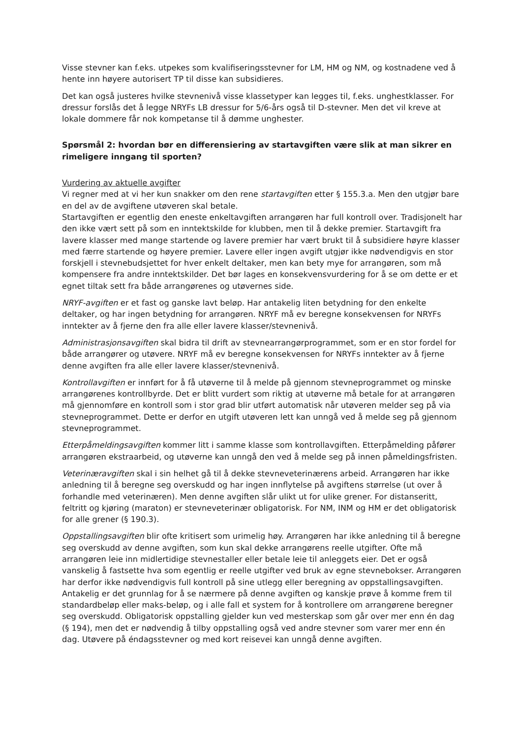Visse stevner kan f.eks. utpekes som kvalifiseringsstevner for LM, HM og NM, og kostnadene ved å hente inn høyere autorisert TP til disse kan subsidieres.
Det kan også justeres hvilke stevnenivå visse klassetyper kan legges til, f.eks. unghestklasser. For dressur forslås det å legge NRYFs LB dressur for 5/6-års også til D-stevner. Men det vil kreve at lokale dommere får nok kompetanse til å dømme unghester.
Spørsmål 2: hvordan bør en differensiering av startavgiften være slik at man sikrer en rimeligere inngang til sporten?
Vurdering av aktuelle avgifter
Vi regner med at vi her kun snakker om den rene startavgiften etter § 155.3.a. Men den utgjør bare en del av de avgiftene utøveren skal betale.
Startavgiften er egentlig den eneste enkeltavgiften arrangøren har full kontroll over. Tradisjonelt har den ikke vært sett på som en inntektskilde for klubben, men til å dekke premier. Startavgift fra lavere klasser med mange startende og lavere premier har vært brukt til å subsidiere høyre klasser med færre startende og høyere premier. Lavere eller ingen avgift utgjør ikke nødvendigvis en stor forskjell i stevnebudsjettet for hver enkelt deltaker, men kan bety mye for arrangøren, som må kompensere fra andre inntektskilder. Det bør lages en konsekvensvurdering for å se om dette er et egnet tiltak sett fra både arrangørenes og utøvernes side.
NRYF-avgiften er et fast og ganske lavt beløp. Har antakelig liten betydning for den enkelte deltaker, og har ingen betydning for arrangøren. NRYF må ev beregne konsekvensen for NRYFs inntekter av å fjerne den fra alle eller lavere klasser/stevnenivå.
Administrasjonsavgiften skal bidra til drift av stevnearrangørprogrammet, som er en stor fordel for både arrangører og utøvere. NRYF må ev beregne konsekvensen for NRYFs inntekter av å fjerne denne avgiften fra alle eller lavere klasser/stevnenivå.
Kontrollavgiften er innført for å få utøverne til å melde på gjennom stevneprogrammet og minske arrangørenes kontrollbyrde. Det er blitt vurdert som riktig at utøverne må betale for at arrangøren må gjennomføre en kontroll som i stor grad blir utført automatisk når utøveren melder seg på via stevneprogrammet. Dette er derfor en utgift utøveren lett kan unngå ved å melde seg på gjennom stevneprogrammet.
Etterpåmeldingsavgiften kommer litt i samme klasse som kontrollavgiften. Etterpåmelding påfører arrangøren ekstraarbeid, og utøverne kan unngå den ved å melde seg på innen påmeldingsfristen.
Veterinæravgiften skal i sin helhet gå til å dekke stevneveterinærens arbeid. Arrangøren har ikke anledning til å beregne seg overskudd og har ingen innflytelse på avgiftens størrelse (ut over å forhandle med veterinæren). Men denne avgiften slår ulikt ut for ulike grener. For distanseritt, feltritt og kjøring (maraton) er stevneveterinær obligatorisk. For NM, INM og HM er det obligatorisk for alle grener (§ 190.3).
Oppstallingsavgiften blir ofte kritisert som urimelig høy. Arrangøren har ikke anledning til å beregne seg overskudd av denne avgiften, som kun skal dekke arrangørens reelle utgifter. Ofte må arrangøren leie inn midlertidige stevnestaller eller betale leie til anleggets eier. Det er også vanskelig å fastsette hva som egentlig er reelle utgifter ved bruk av egne stevnebokser. Arrangøren har derfor ikke nødvendigvis full kontroll på sine utlegg eller beregning av oppstallingsavgiften. Antakelig er det grunnlag for å se nærmere på denne avgiften og kanskje prøve å komme frem til standardbeløp eller maks-beløp, og i alle fall et system for å kontrollere om arrangørene beregner seg overskudd. Obligatorisk oppstalling gjelder kun ved mesterskap som går over mer enn én dag (§ 194), men det er nødvendig å tilby oppstalling også ved andre stevner som varer mer enn én dag. Utøvere på éndagsstevner og med kort reisevei kan unngå denne avgiften.